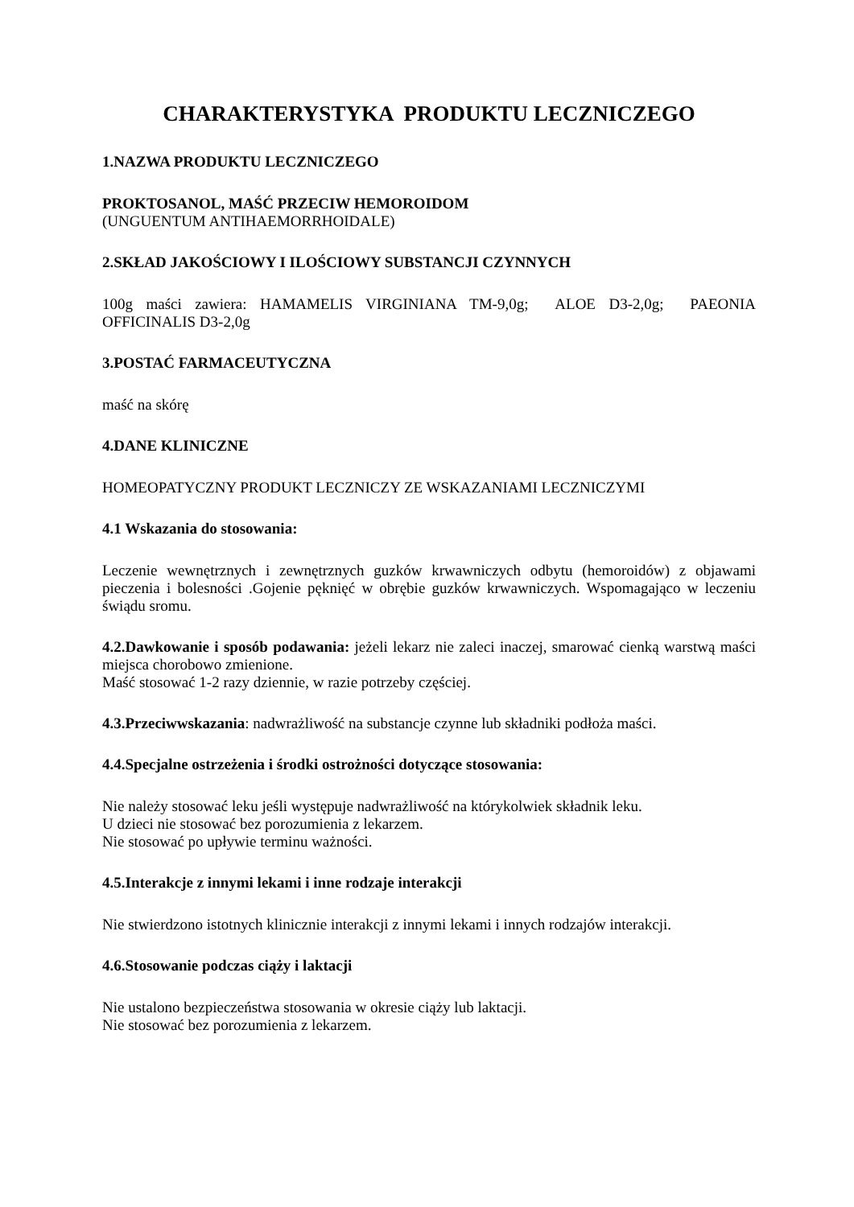CHARAKTERYSTYKA PRODUKTU LECZNICZEGO
1.NAZWA PRODUKTU LECZNICZEGO
PROKTOSANOL, MAŚĆ PRZECIW HEMOROIDOM
(UNGUENTUM ANTIHAEMORRHOIDALE)
2.SKŁAD JAKOŚCIOWY I ILOŚCIOWY SUBSTANCJI CZYNNYCH
100g maści zawiera: HAMAMELIS VIRGINIANA TM-9,0g; ALOE D3-2,0g; PAEONIA OFFICINALIS D3-2,0g
3.POSTAĆ FARMACEUTYCZNA
maść na skórę
4.DANE KLINICZNE
HOMEOPATYCZNY PRODUKT LECZNICZY ZE WSKAZANIAMI LECZNICZYMI
4.1 Wskazania do stosowania:
Leczenie wewnętrznych i zewnętrznych guzków krwawniczych odbytu (hemoroidów) z objawami pieczenia i bolesności .Gojenie pęknięć w obrębie guzków krwawniczych. Wspomagająco w leczeniu świądu sromu.
4.2.Dawkowanie i sposób podawania: jeżeli lekarz nie zaleci inaczej, smarować cienką warstwą maści miejsca chorobowo zmienione.
Maść stosować 1-2 razy dziennie, w razie potrzeby częściej.
4.3.Przeciwwskazania: nadwrażliwość na substancje czynne lub składniki podłoża maści.
4.4.Specjalne ostrzeżenia i środki ostrożności dotyczące stosowania:
Nie należy stosować leku jeśli występuje nadwrażliwość na którykolwiek składnik leku.
U dzieci nie stosować bez porozumienia z lekarzem.
Nie stosować po upływie terminu ważności.
4.5.Interakcje z innymi lekami i inne rodzaje interakcji
Nie stwierdzono istotnych klinicznie interakcji z innymi lekami i innych rodzajów interakcji.
4.6.Stosowanie podczas ciąży i laktacji
Nie ustalono bezpieczeństwa stosowania w okresie ciąży lub laktacji.
Nie stosować bez porozumienia z lekarzem.